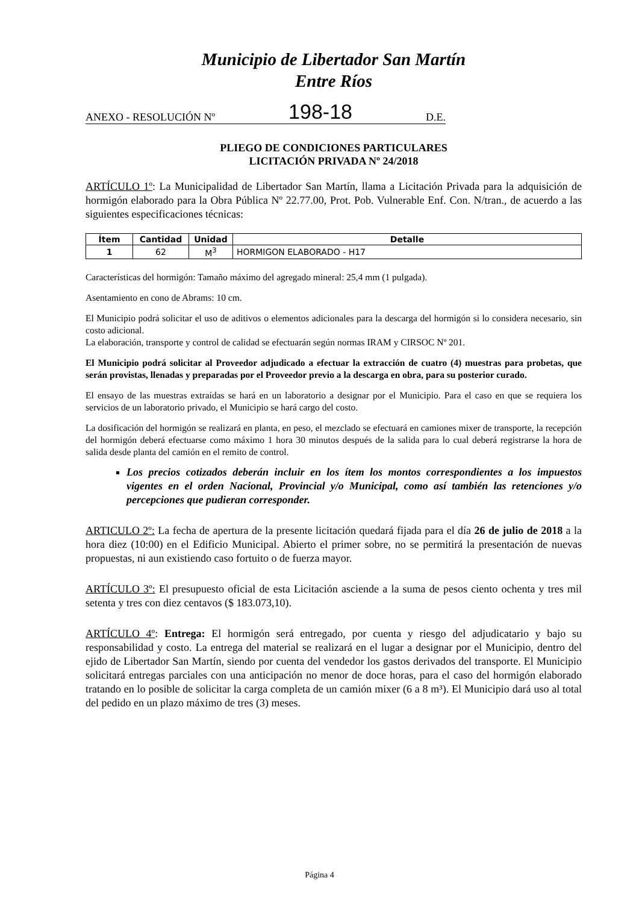Municipio de Libertador San Martín
Entre Ríos
ANEXO - RESOLUCIÓN Nº 198-18 D.E.
PLIEGO DE CONDICIONES PARTICULARES
LICITACIÓN PRIVADA Nº 24/2018
ARTÍCULO 1º: La Municipalidad de Libertador San Martín, llama a Licitación Privada para la adquisición de hormigón elaborado para la Obra Pública Nº 22.77.00, Prot. Pob. Vulnerable Enf. Con. N/tran., de acuerdo a las siguientes especificaciones técnicas:
| Ítem | Cantidad | Unidad | Detalle |
| --- | --- | --- | --- |
| 1 | 62 | M<sup>3</sup> | HORMIGON ELABORADO - H17 |
Características del hormigón: Tamaño máximo del agregado mineral: 25,4 mm (1 pulgada).
Asentamiento en cono de Abrams: 10 cm.
El Municipio podrá solicitar el uso de aditivos o elementos adicionales para la descarga del hormigón si lo considera necesario, sin costo adicional.
La elaboración, transporte y control de calidad se efectuarán según normas IRAM y CIRSOC Nº 201.
El Municipio podrá solicitar al Proveedor adjudicado a efectuar la extracción de cuatro (4) muestras para probetas, que serán provistas, llenadas y preparadas por el Proveedor previo a la descarga en obra, para su posterior curado.
El ensayo de las muestras extraídas se hará en un laboratorio a designar por el Municipio. Para el caso en que se requiera los servicios de un laboratorio privado, el Municipio se hará cargo del costo.
La dosificación del hormigón se realizará en planta, en peso, el mezclado se efectuará en camiones mixer de transporte, la recepción del hormigón deberá efectuarse como máximo 1 hora 30 minutos después de la salida para lo cual deberá registrarse la hora de salida desde planta del camión en el remito de control.
Los precios cotizados deberán incluir en los ítem los montos correspondientes a los impuestos vigentes en el orden Nacional, Provincial y/o Municipal, como así también las retenciones y/o percepciones que pudieran corresponder.
ARTICULO 2º: La fecha de apertura de la presente licitación quedará fijada para el día 26 de julio de 2018 a la hora diez (10:00) en el Edificio Municipal. Abierto el primer sobre, no se permitirá la presentación de nuevas propuestas, ni aun existiendo caso fortuito o de fuerza mayor.
ARTÍCULO 3º: El presupuesto oficial de esta Licitación asciende a la suma de pesos ciento ochenta y tres mil setenta y tres con diez centavos ($ 183.073,10).
ARTÍCULO 4º: Entrega: El hormigón será entregado, por cuenta y riesgo del adjudicatario y bajo su responsabilidad y costo. La entrega del material se realizará en el lugar a designar por el Municipio, dentro del ejido de Libertador San Martín, siendo por cuenta del vendedor los gastos derivados del transporte. El Municipio solicitará entregas parciales con una anticipación no menor de doce horas, para el caso del hormigón elaborado tratando en lo posible de solicitar la carga completa de un camión mixer (6 a 8 m³). El Municipio dará uso al total del pedido en un plazo máximo de tres (3) meses.
Página 4